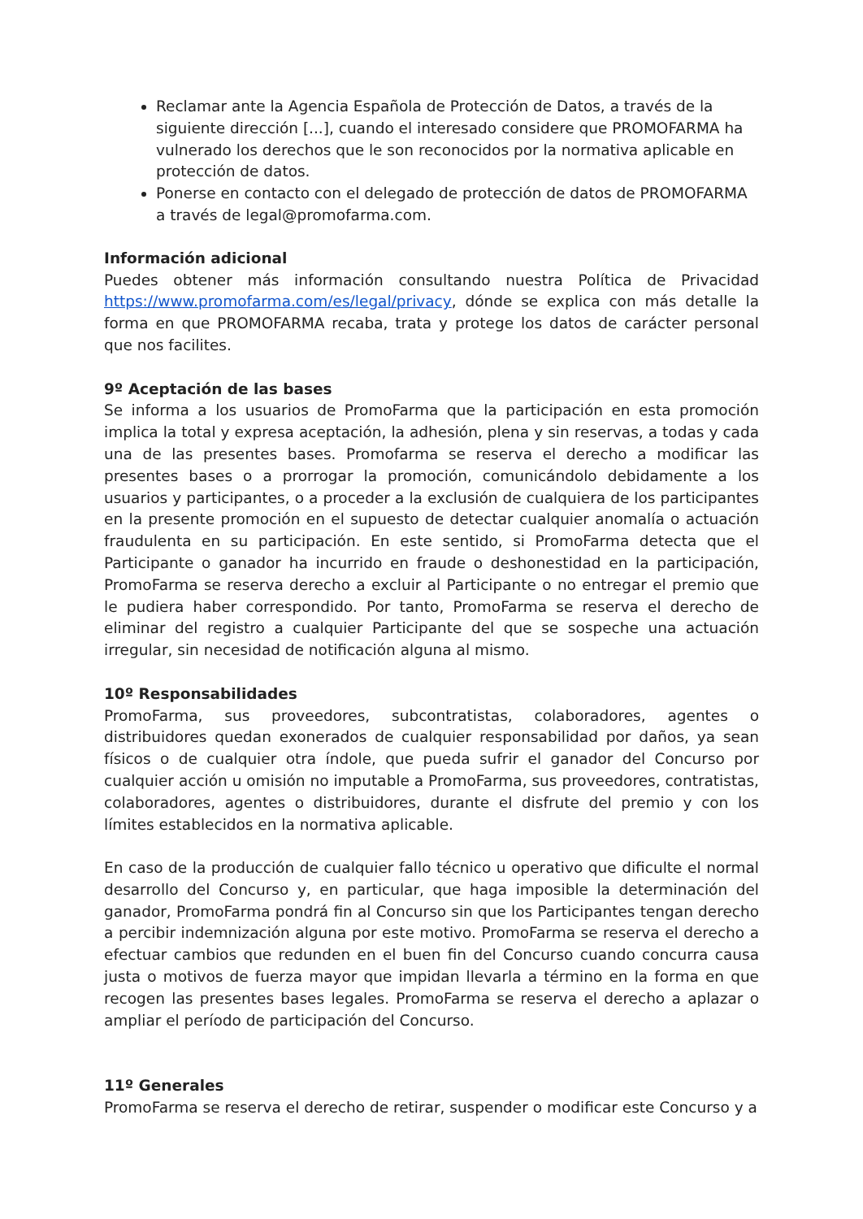Reclamar ante la Agencia Española de Protección de Datos, a través de la siguiente dirección [...], cuando el interesado considere que PROMOFARMA ha vulnerado los derechos que le son reconocidos por la normativa aplicable en protección de datos.
Ponerse en contacto con el delegado de protección de datos de PROMOFARMA a través de legal@promofarma.com.
Información adicional
Puedes obtener más información consultando nuestra Política de Privacidad https://www.promofarma.com/es/legal/privacy, dónde se explica con más detalle la forma en que PROMOFARMA recaba, trata y protege los datos de carácter personal que nos facilites.
9º Aceptación de las bases
Se informa a los usuarios de PromoFarma que la participación en esta promoción implica la total y expresa aceptación, la adhesión, plena y sin reservas, a todas y cada una de las presentes bases. Promofarma se reserva el derecho a modificar las presentes bases o a prorrogar la promoción, comunicándolo debidamente a los usuarios y participantes, o a proceder a la exclusión de cualquiera de los participantes en la presente promoción en el supuesto de detectar cualquier anomalía o actuación fraudulenta en su participación. En este sentido, si PromoFarma detecta que el Participante o ganador ha incurrido en fraude o deshonestidad en la participación, PromoFarma se reserva derecho a excluir al Participante o no entregar el premio que le pudiera haber correspondido. Por tanto, PromoFarma se reserva el derecho de eliminar del registro a cualquier Participante del que se sospeche una actuación irregular, sin necesidad de notificación alguna al mismo.
10º Responsabilidades
PromoFarma, sus proveedores, subcontratistas, colaboradores, agentes o distribuidores quedan exonerados de cualquier responsabilidad por daños, ya sean físicos o de cualquier otra índole, que pueda sufrir el ganador del Concurso por cualquier acción u omisión no imputable a PromoFarma, sus proveedores, contratistas, colaboradores, agentes o distribuidores, durante el disfrute del premio y con los límites establecidos en la normativa aplicable.
En caso de la producción de cualquier fallo técnico u operativo que dificulte el normal desarrollo del Concurso y, en particular, que haga imposible la determinación del ganador, PromoFarma pondrá fin al Concurso sin que los Participantes tengan derecho a percibir indemnización alguna por este motivo. PromoFarma se reserva el derecho a efectuar cambios que redunden en el buen fin del Concurso cuando concurra causa justa o motivos de fuerza mayor que impidan llevarla a término en la forma en que recogen las presentes bases legales. PromoFarma se reserva el derecho a aplazar o ampliar el período de participación del Concurso.
11º Generales
PromoFarma se reserva el derecho de retirar, suspender o modificar este Concurso y a